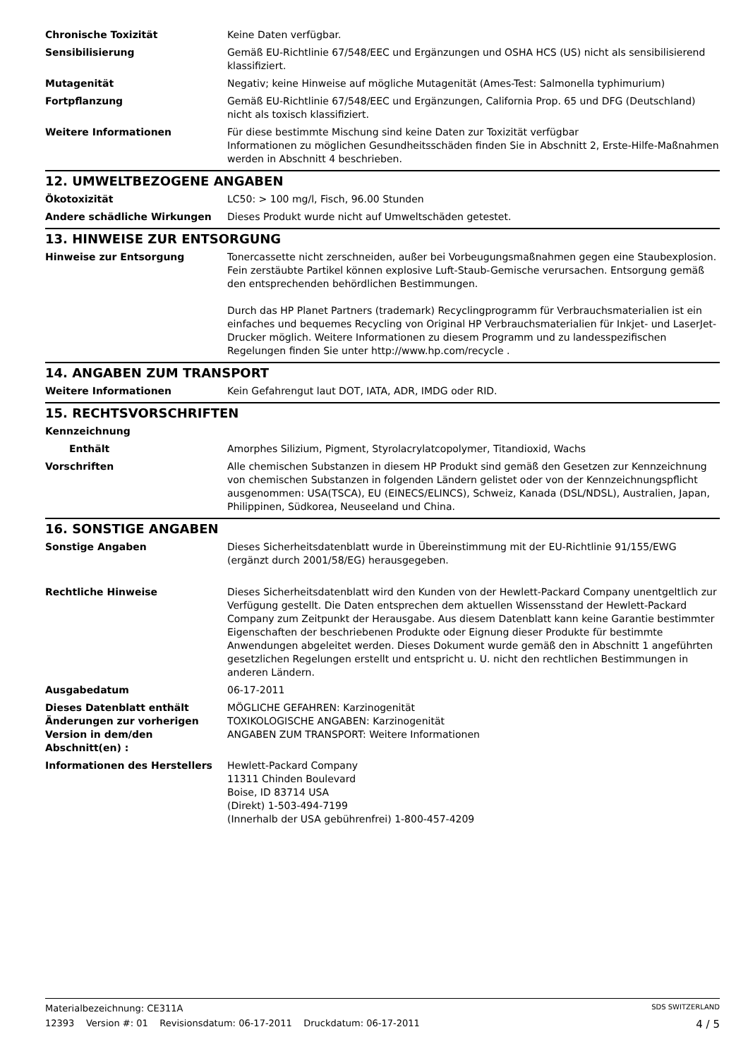Chronische Toxizität Keine Daten verfügbar.
Sensibilisierung Gemäß EU-Richtlinie 67/548/EEC und Ergänzungen und OSHA HCS (US) nicht als sensibilisierend klassifiziert.
Mutagenität Negativ; keine Hinweise auf mögliche Mutagenität (Ames-Test: Salmonella typhimurium)
Fortpflanzung Gemäß EU-Richtlinie 67/548/EEC und Ergänzungen, California Prop. 65 und DFG (Deutschland) nicht als toxisch klassifiziert.
Weitere Informationen Für diese bestimmte Mischung sind keine Daten zur Toxizität verfügbar
Informationen zu möglichen Gesundheitsschäden finden Sie in Abschnitt 2, Erste-Hilfe-Maßnahmen werden in Abschnitt 4 beschrieben.
12. UMWELTBEZOGENE ANGABEN
Ökotoxizität LC50: > 100 mg/l, Fisch, 96.00 Stunden
Andere schädliche Wirkungen Dieses Produkt wurde nicht auf Umweltschäden getestet.
13. HINWEISE ZUR ENTSORGUNG
Hinweise zur Entsorgung Tonercassette nicht zerschneiden, außer bei Vorbeugungsmaßnahmen gegen eine Staubexplosion. Fein zerstäubte Partikel können explosive Luft-Staub-Gemische verursachen. Entsorgung gemäß den entsprechenden behördlichen Bestimmungen.
Durch das HP Planet Partners (trademark) Recyclingprogramm für Verbrauchsmaterialien ist ein einfaches und bequemes Recycling von Original HP Verbrauchsmaterialien für Inkjet- und LaserJet-Drucker möglich. Weitere Informationen zu diesem Programm und zu landesspezifischen Regelungen finden Sie unter http://www.hp.com/recycle .
14. ANGABEN ZUM TRANSPORT
Weitere Informationen Kein Gefahrengut laut DOT, IATA, ADR, IMDG oder RID.
15. RECHTSVORSCHRIFTEN
Kennzeichnung
Enthält Amorphes Silizium, Pigment, Styrolacrylatcopolymer, Titandioxid, Wachs
Vorschriften Alle chemischen Substanzen in diesem HP Produkt sind gemäß den Gesetzen zur Kennzeichnung von chemischen Substanzen in folgenden Ländern gelistet oder von der Kennzeichnungspflicht ausgenommen: USA(TSCA), EU (EINECS/ELINCS), Schweiz, Kanada (DSL/NDSL), Australien, Japan, Philippinen, Südkorea, Neuseeland und China.
16. SONSTIGE ANGABEN
Sonstige Angaben Dieses Sicherheitsdatenblatt wurde in Übereinstimmung mit der EU-Richtlinie 91/155/EWG (ergänzt durch 2001/58/EG) herausgegeben.
Rechtliche Hinweise Dieses Sicherheitsdatenblatt wird den Kunden von der Hewlett-Packard Company unentgeltlich zur Verfügung gestellt. Die Daten entsprechen dem aktuellen Wissensstand der Hewlett-Packard Company zum Zeitpunkt der Herausgabe. Aus diesem Datenblatt kann keine Garantie bestimmter Eigenschaften der beschriebenen Produkte oder Eignung dieser Produkte für bestimmte Anwendungen abgeleitet werden. Dieses Dokument wurde gemäß den in Abschnitt 1 angeführten gesetzlichen Regelungen erstellt und entspricht u. U. nicht den rechtlichen Bestimmungen in anderen Ländern.
Ausgabedatum 06-17-2011
Dieses Datenblatt enthält Änderungen zur vorherigen Version in dem/den Abschnitt(en) :
MÖGLICHE GEFAHREN: Karzinogenität
TOXIKOLOGISCHE ANGABEN: Karzinogenität
ANGABEN ZUM TRANSPORT: Weitere Informationen
Informationen des Herstellers Hewlett-Packard Company
11311 Chinden Boulevard
Boise, ID 83714 USA
(Direkt) 1-503-494-7199
(Innerhalb der USA gebührenfrei) 1-800-457-4209
Materialbezeichnung: CE311A SDS SWITZERLAND
12393 Version #: 01 Revisionsdatum: 06-17-2011 Druckdatum: 06-17-2011 4 / 5